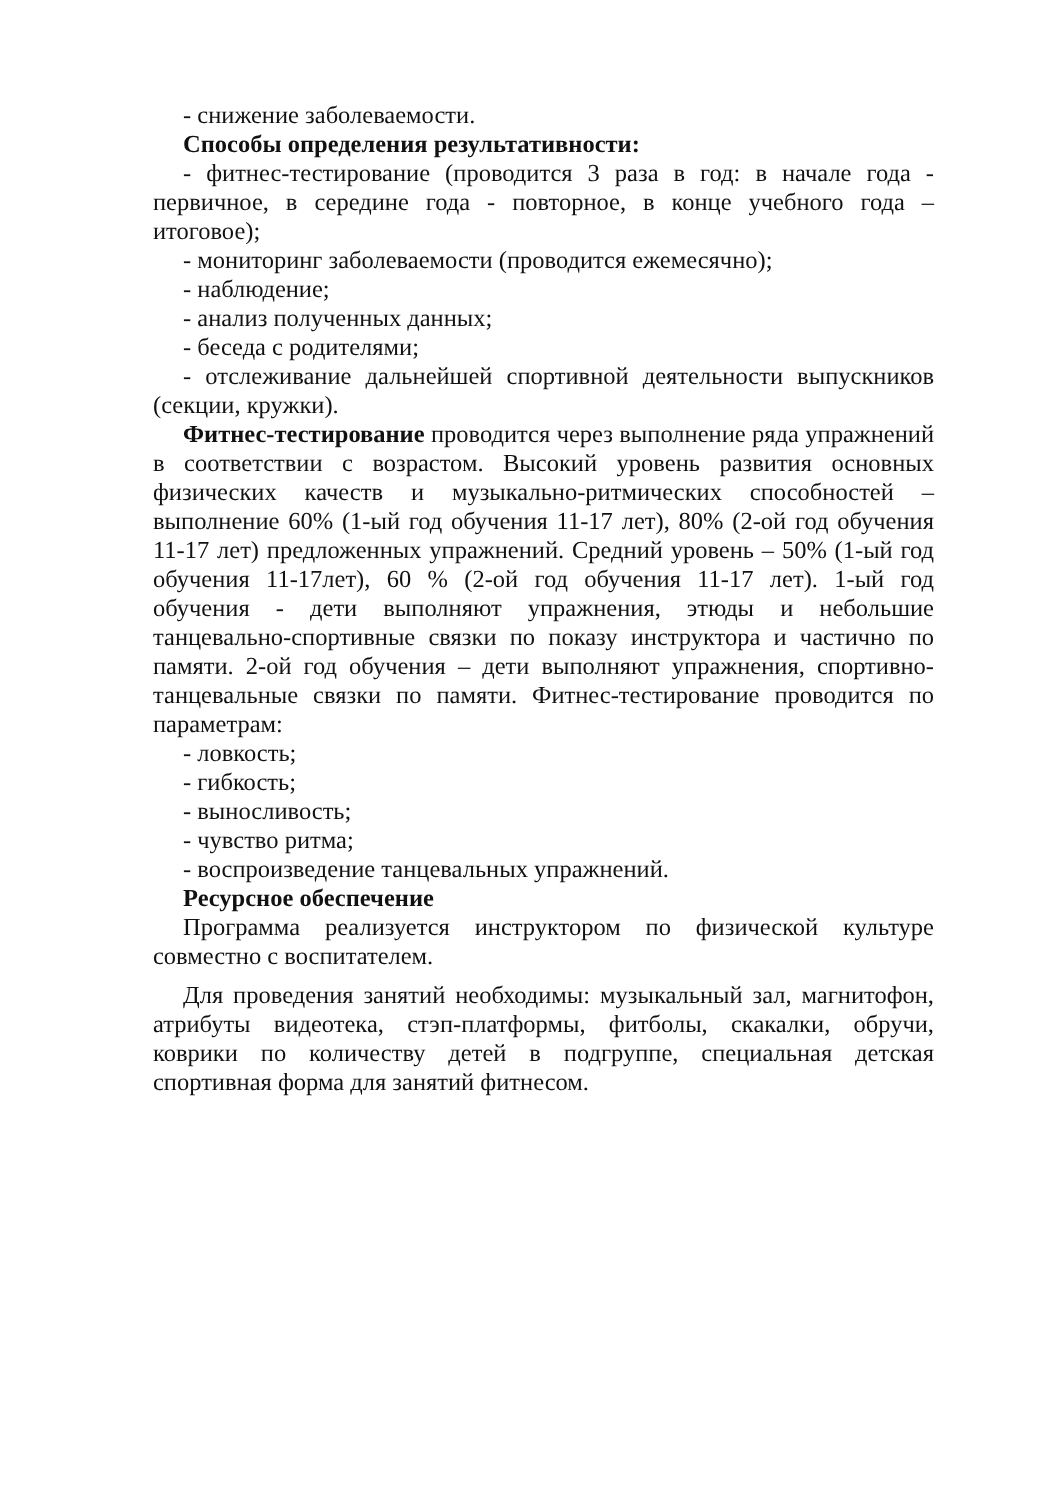- снижение заболеваемости.
Способы определения результативности:
- фитнес-тестирование (проводится 3 раза в год: в начале года - первичное, в середине года - повторное, в конце учебного года – итоговое);
- мониторинг заболеваемости (проводится ежемесячно);
- наблюдение;
- анализ полученных данных;
- беседа с родителями;
- отслеживание дальнейшей спортивной деятельности выпускников (секции, кружки).
Фитнес-тестирование проводится через выполнение ряда упражнений в соответствии с возрастом. Высокий уровень развития основных физических качеств и музыкально-ритмических способностей – выполнение 60% (1-ый год обучения 11-17 лет), 80% (2-ой год обучения 11-17 лет) предложенных упражнений. Средний уровень – 50% (1-ый год обучения 11-17лет), 60 % (2-ой год обучения 11-17 лет). 1-ый год обучения - дети выполняют упражнения, этюды и небольшие танцевально-спортивные связки по показу инструктора и частично по памяти. 2-ой год обучения – дети выполняют упражнения, спортивно-танцевальные связки по памяти. Фитнес-тестирование проводится по параметрам:
- ловкость;
- гибкость;
- выносливость;
- чувство ритма;
- воспроизведение танцевальных упражнений.
Ресурсное обеспечение
Программа реализуется инструктором по физической культуре совместно с воспитателем.
Для проведения занятий необходимы: музыкальный зал, магнитофон, атрибуты видеотека, стэп-платформы, фитболы, скакалки, обручи, коврики по количеству детей в подгруппе, специальная детская спортивная форма для занятий фитнесом.